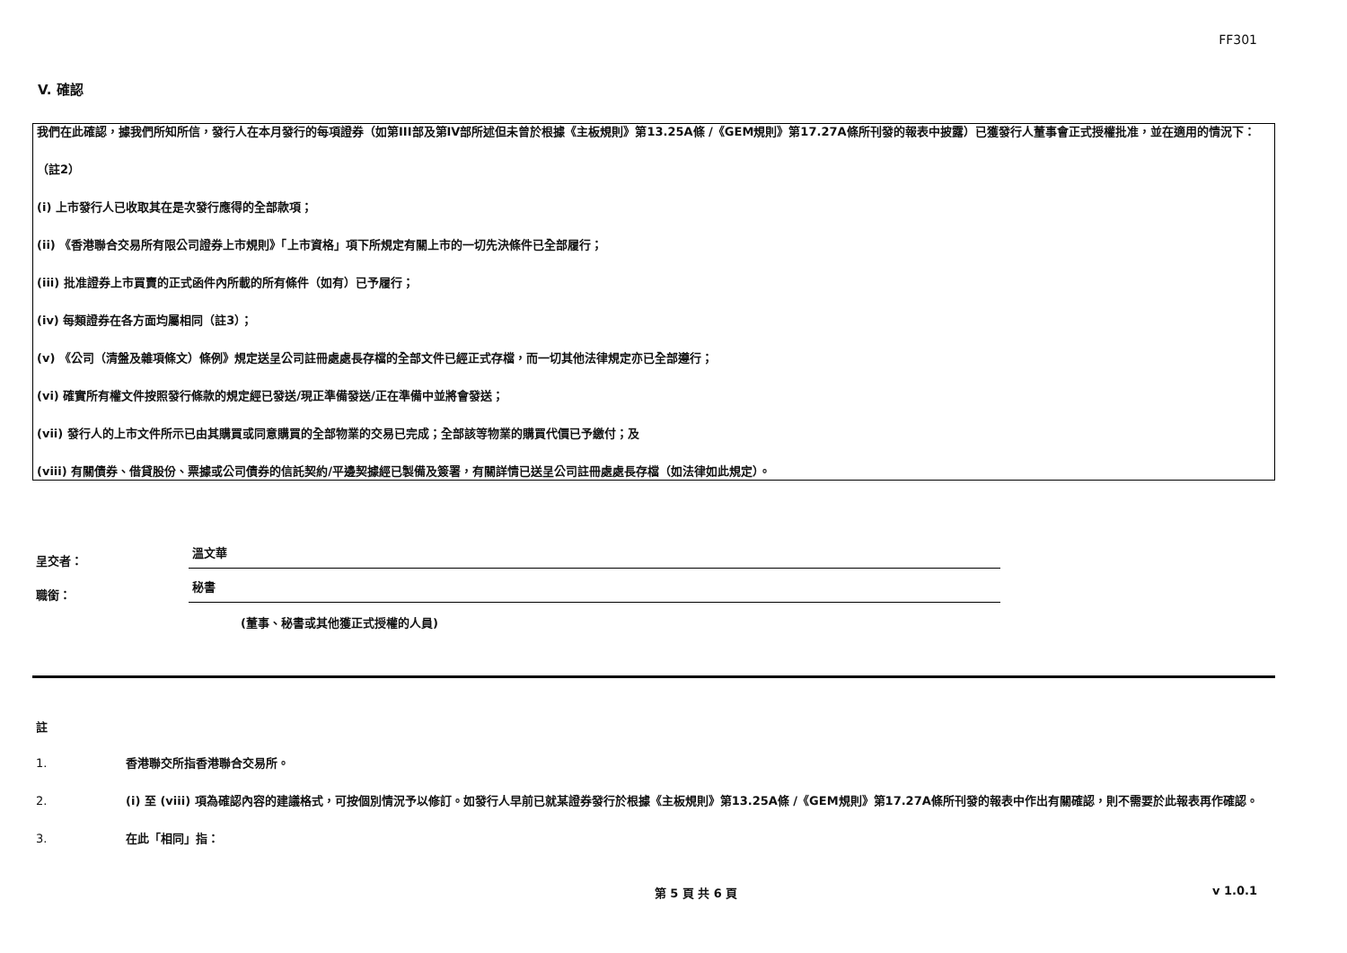FF301
V. 確認
我們在此確認，據我們所知所信，發行人在本月發行的每項證券（如第III部及第IV部所述但未曾於根據《主板規則》第13.25A條 /《GEM規則》第17.27A條所刊發的報表中披露）已獲發行人董事會正式授權批准，並在適用的情況下：
（註2）
(i) 上市發行人已收取其在是次發行應得的全部款項；
(ii) 《香港聯合交易所有限公司證券上市規則》「上市資格」項下所規定有關上市的一切先決條件已全部履行；
(iii) 批准證券上市買賣的正式函件內所載的所有條件（如有）已予履行；
(iv) 每類證券在各方面均屬相同（註3）；
(v) 《公司（清盤及雜項條文）條例》規定送呈公司註冊處處長存檔的全部文件已經正式存檔，而一切其他法律規定亦已全部遵行；
(vi) 確實所有權文件按照發行條款的規定經已發送/現正準備發送/正在準備中並將會發送；
(vii) 發行人的上市文件所示已由其購買或同意購買的全部物業的交易已完成；全部該等物業的購買代價已予繳付；及
(viii) 有關債券、借貸股份、票據或公司債券的信託契約/平邊契據經已製備及簽署，有關詳情已送呈公司註冊處處長存檔（如法律如此規定）。
呈交者： 溫文華
職銜： 秘書
(董事、秘書或其他獲正式授權的人員)
註
1. 香港聯交所指香港聯合交易所。
2. (i) 至 (viii) 項為確認內容的建議格式，可按個別情況予以修訂。如發行人早前已就某證券發行於根據《主板規則》第13.25A條 /《GEM規則》第17.27A條所刊發的報表中作出有關確認，則不需要於此報表再作確認。
3. 在此「相同」指：
第 5 頁 共 6 頁 v 1.0.1